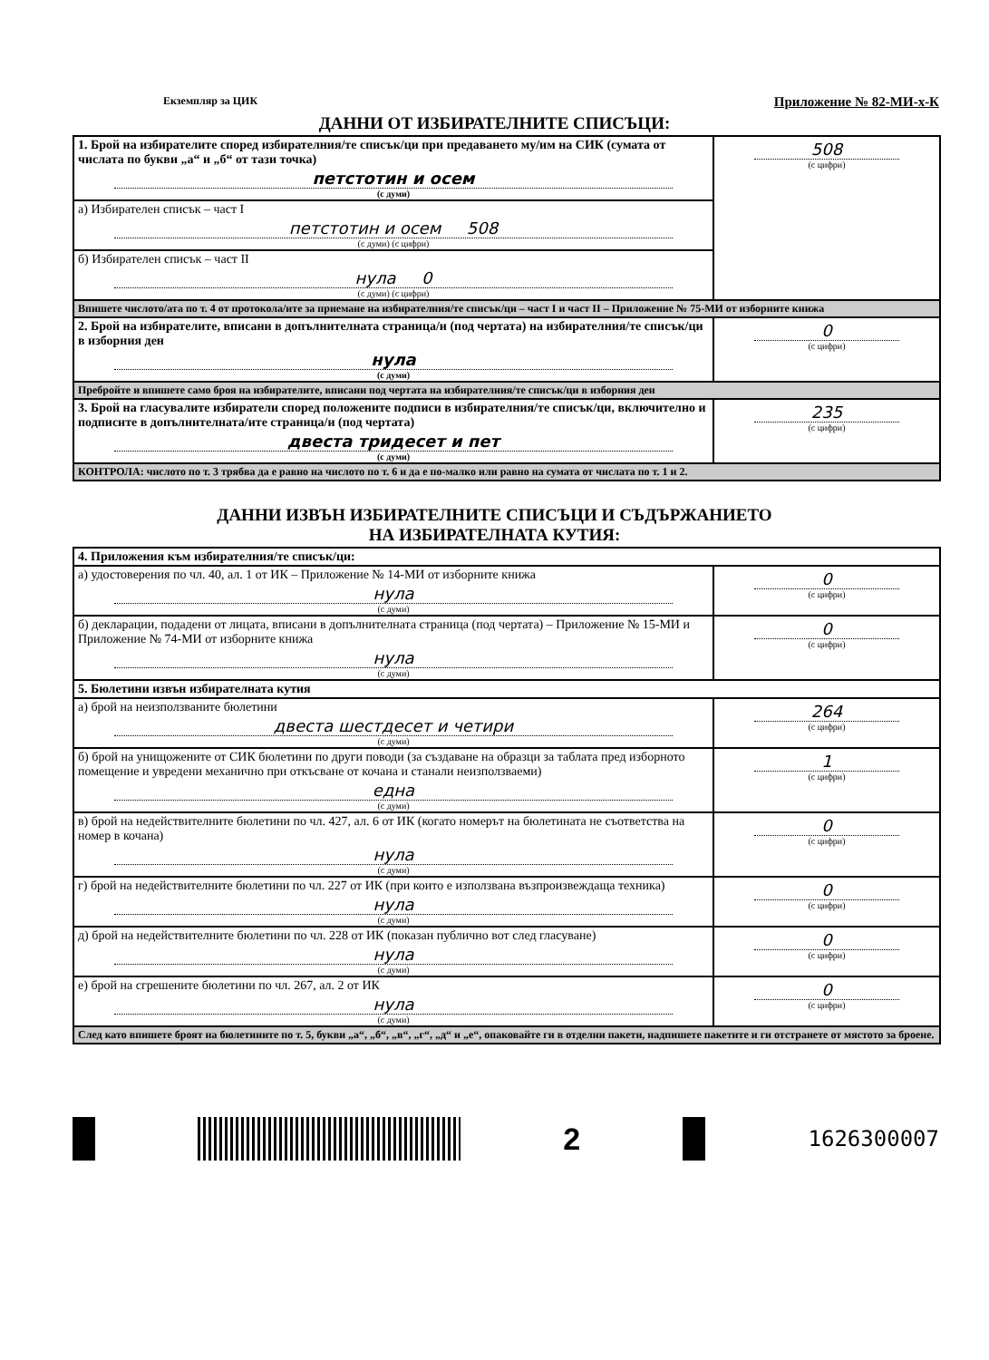Екземпляр за ЦИК Приложение № 82-МИ-х-К
ДАННИ ОТ ИЗБИРАТЕЛНИТЕ СПИСЪЦИ:
| 1. Брой на избирателите според избирателния/те списък/ци при предаването му/им на СИК (сумата от числата по букви „а“ и „б“ от тази точка) петстотин и осем (с думи) | 508 (с цифри) |
| а) Избирателен списък – част I петстотин и осем 508 (с думи) (с цифри) | |
| б) Избирателен списък – част II нула 0 (с думи) (с цифри) | |
| Впишете числото/ата по т. 4 от протокола/ите за приемане на избирателния/те списък/ци – част I и част II – Приложение № 75-МИ от изборните книжа | |
| 2. Брой на избирателите, вписани в допълнителната страница/и (под чертата) на избирателния/те списък/ци в изборния ден нула (с думи) | 0 (с цифри) |
| Пребройте и впишете само броя на избирателите, вписани под чертата на избирателния/те списък/ци в изборния ден | |
| 3. Брой на гласувалите избиратели според положените подписи в избирателния/те списък/ци, включително и подписите в допълнителната/ите страница/и (под чертата) двеста тридесет и пет (с думи) | 235 (с цифри) |
| КОНТРОЛА: числото по т. 3 трябва да е равно на числото по т. 6 и да е по-малко или равно на сумата от числата по т. 1 и 2. | |
ДАННИ ИЗВЪН ИЗБИРАТЕЛНИТЕ СПИСЪЦИ И СЪДЪРЖАНИЕТО
НА ИЗБИРАТЕЛНАТА КУТИЯ:
| 4. Приложения към избирателния/те списък/ци: | |
| а) удостоверения по чл. 40, ал. 1 от ИК – Приложение № 14-МИ от изборните книжа нула (с думи) | 0 (с цифри) |
| б) декларации, подадени от лицата, вписани в допълнителната страница (под чертата) – Приложение № 15-МИ и Приложение № 74-МИ от изборните книжа нула (с думи) | 0 (с цифри) |
| 5. Бюлетини извън избирателната кутия | |
| а) брой на неизползваните бюлетини двеста шестдесет и четири (с думи) | 264 (с цифри) |
| б) брой на унищожените от СИК бюлетини по други поводи (за създаване на образци за таблата пред изборното помещение и увредени механично при откъсване от кочана и станали неизползваеми) една (с думи) | 1 (с цифри) |
| в) брой на недействителните бюлетини по чл. 427, ал. 6 от ИК (когато номерът на бюлетината не съответства на номер в кочана) нула (с думи) | 0 (с цифри) |
| г) брой на недействителните бюлетини по чл. 227 от ИК (при които е използвана възпроизвеждаща техника) нула (с думи) | 0 (с цифри) |
| д) брой на недействителните бюлетини по чл. 228 от ИК (показан публично вот след гласуване) нула (с думи) | 0 (с цифри) |
| е) брой на сгрешените бюлетини по чл. 267, ал. 2 от ИК нула (с думи) | 0 (с цифри) |
| След като впишете броят на бюлетините по т. 5, букви „а“, „б“, „в“, „г“, „д“ и „е“, опаковайте ги в отделни пакети, надпишете пакетите и ги отстранете от мястото за броене. | |
2
1626300007